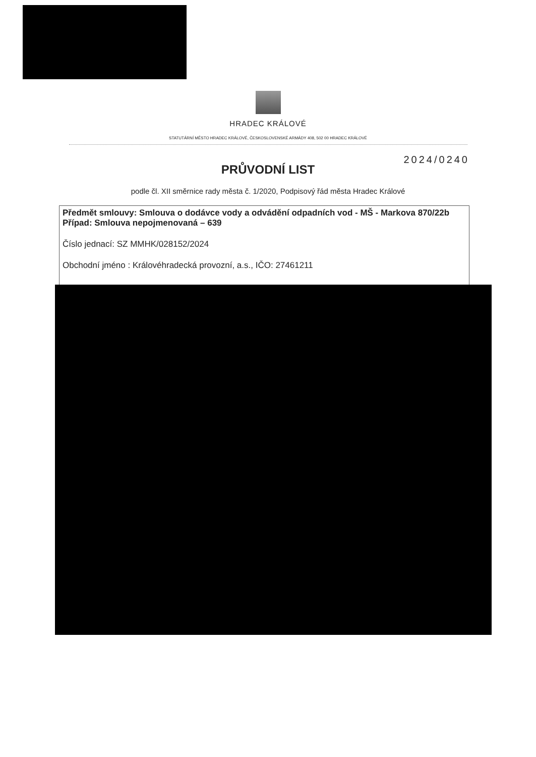HRADEC KRÁLOVÉ
STATUTÁRNÍ MĚSTO HRADEC KRÁLOVÉ, ČESKOSLOVENSKÉ ARMÁDY 408, 502 00 HRADEC KRÁLOVÉ
2024/0240
PRŮVODNÍ LIST
podle čl. XII směrnice rady města č. 1/2020, Podpisový řád města Hradec Králové
Předmět smlouvy: Smlouva o dodávce vody a odvádění odpadních vod - MŠ - Markova 870/22b
Případ: Smlouva nepojmenovaná – 639
Číslo jednací: SZ MMHK/028152/2024
Obchodní jméno : Královéhradecká provozní, a.s., IČO: 27461211